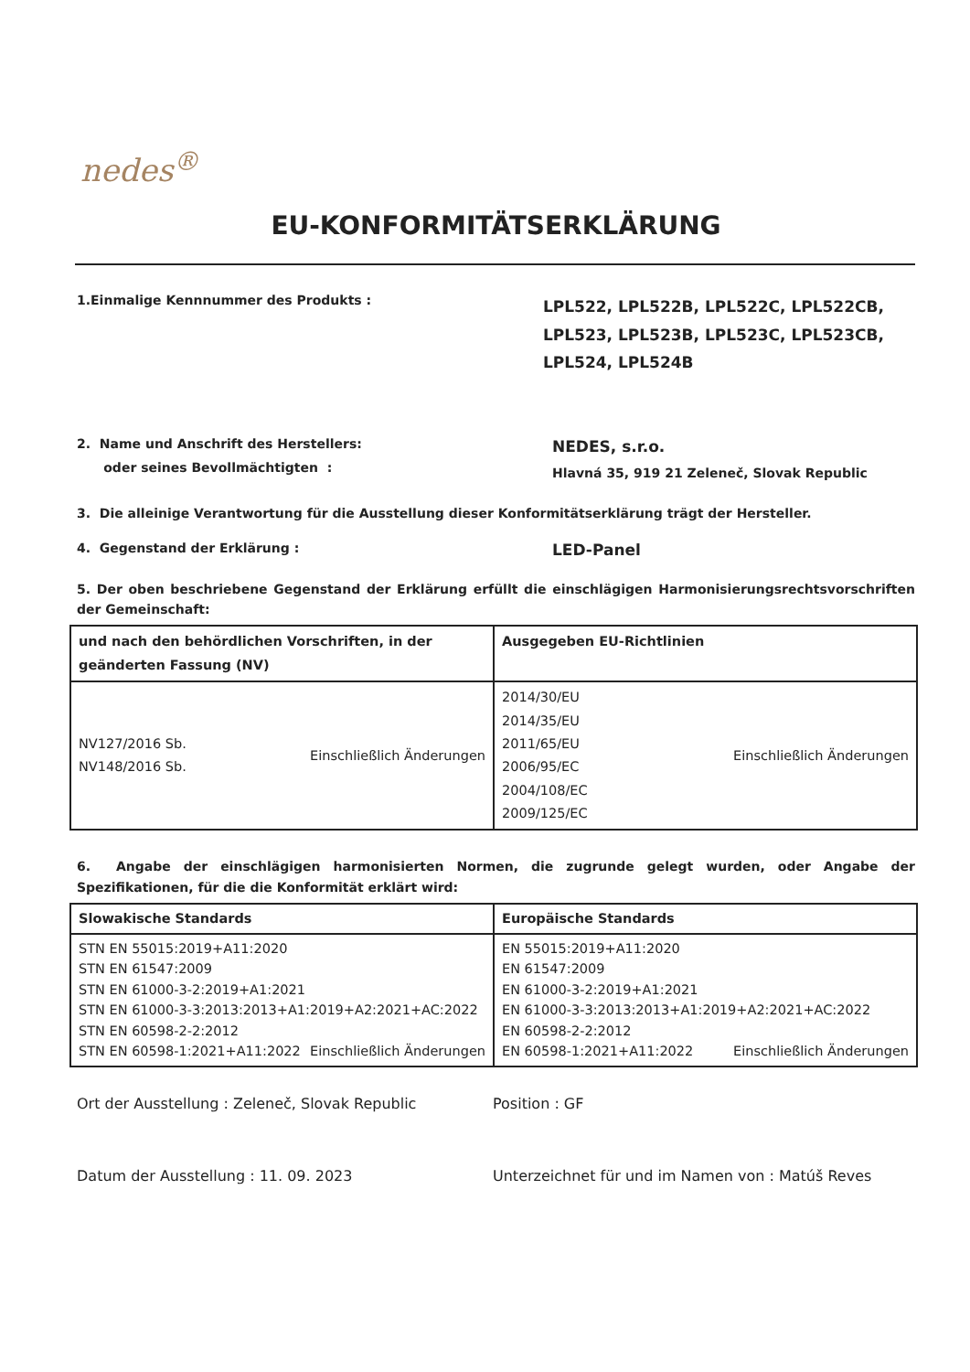nedes<sup>®</sup>
EU-KONFORMITÄTSERKLÄRUNG
1.Einmalige Kennnummer des Produkts :
LPL522, LPL522B, LPL522C, LPL522CB, LPL523, LPL523B, LPL523C, LPL523CB, LPL524, LPL524B
2. Name und Anschrift des Herstellers:
oder seines Bevollmächtigten :
NEDES, s.r.o.
Hlavná 35, 919 21 Zeleneč, Slovak Republic
3. Die alleinige Verantwortung für die Ausstellung dieser Konformitätserklärung trägt der Hersteller.
4. Gegenstand der Erklärung :
LED-Panel
5. Der oben beschriebene Gegenstand der Erklärung erfüllt die einschlägigen Harmonisierungsrechtsvorschriften der Gemeinschaft:
| und nach den behördlichen Vorschriften, in der geänderten Fassung (NV) | Ausgegeben EU-Richtlinien |
| --- | --- |
| NV127/2016 Sb. NV148/2016 Sb. Einschließlich Änderungen | 2014/30/EU 2014/35/EU 2011/65/EU 2006/95/EC 2004/108/EC 2009/125/EC Einschließlich Änderungen |
6. Angabe der einschlägigen harmonisierten Normen, die zugrunde gelegt wurden, oder Angabe der Spezifikationen, für die die Konformität erklärt wird:
| Slowakische Standards | Europäische Standards |
| --- | --- |
| STN EN 55015:2019+A11:2020 STN EN 61547:2009 STN EN 61000-3-2:2019+A1:2021 STN EN 61000-3-3:2013:2013+A1:2019+A2:2021+AC:2022 STN EN 60598-2-2:2012 STN EN 60598-1:2021+A11:2022 Einschließlich Änderungen | EN 55015:2019+A11:2020 EN 61547:2009 EN 61000-3-2:2019+A1:2021 EN 61000-3-3:2013:2013+A1:2019+A2:2021+AC:2022 EN 60598-2-2:2012 EN 60598-1:2021+A11:2022 Einschließlich Änderungen |
Ort der Ausstellung : Zeleneč, Slovak Republic Position : GF
Datum der Ausstellung : 11. 09. 2023 Unterzeichnet für und im Namen von : Matúš Reves